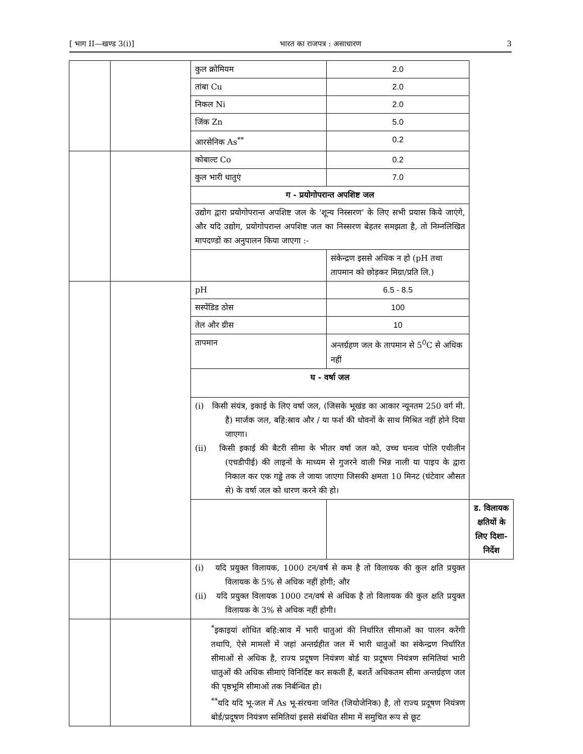[ भाग II—खण्ड 3(i)] भारत का राजपत्र : असाधारण 3
| | | कुल क्रोमियम | 2.0 | |
| | | तांबा Cu | 2.0 | |
| | | निकल Ni | 2.0 | |
| | | जिंक Zn | 5.0 | |
| | | आरसेनिक As<sup>**</sup> | 0.2 | |
| | | कोबाल्ट Co | 0.2 | |
| | | कुल भारी धातुएं | 7.0 | |
| | | ग - प्रयोगोपरान्त अपशिष्ट जल | | |
| | | उद्योग द्वारा प्रयोगोपरान्त अपशिष्ट जल के 'शून्य निस्सरण' के लिए सभी प्रयास किये जाएंगे, और यदि उद्योग, प्रयोगोपरान्त अपशिष्ट जल का निस्सरण बेहतर समझता है, तो निम्नलिखित मापदण्डों का अनुपालन किया जाएगा :- | | |
| | | | संकेन्द्रण इससे अधिक न हो (pH तथा तापमान को छोड़कर मिग्रा/प्रति लि.) | |
| | | pH | 6.5 - 8.5 | |
| | | सस्पेंडिड ठोस | 100 | |
| | | तेल और ग्रीस | 10 | |
| | | तापमान | अन्तर्ग्रहण जल के तापमान से 5<sup>0</sup>C से अधिक नहीं | |
| | | घ - वर्षा जल | | |
| | | (i) किसी संयंत्र, इकाई के लिए वर्षा जल, (जिसके भूखंड का आकार न्यूनतम 250 वर्ग मी. है) मार्जक जल, बहि:स्राव और / या फर्श की धोवनों के साथ मिश्रित नहीं होने दिया जाएगा। (ii) किसी इकाई की बैटरी सीमा के भीतर वर्षा जल को, उच्च घनत्व पोलि एथीलीन (एचडीपीई) की लाइनों के माध्यम से गुजरने वाली भिन्न नाली या पाइप के द्वारा निकाल कर एक गड्ढे तक ले जाया जाएगा जिसकी क्षमता 10 मिनट (घंटेवार औसत से) के वर्षा जल को धारण करने की हो। | | |
| | | | | ड. विलायक क्षतियों के लिए दिशा-निर्देश |
| | | (i) यदि प्रयुक्त विलायक, 1000 टन/वर्ष से कम है तो विलायक की कुल क्षति प्रयुक्त विलायक के 5% से अधिक नहीं होगी; और (ii) यदि प्रयुक्त विलायक 1000 टन/वर्ष से अधिक है तो विलायक की कुल क्षति प्रयुक्त विलायक के 3% से अधिक नहीं होगी। | | |
| | | <sup>*</sup> इकाइयां शोधित बहि:स्राव में भारी धातुआं की निर्धारित सीमाओं का पालन करेंगी तथापि, ऐसे मामलों में जहां अन्तर्ग्रहीत जल में भारी धातुओं का संकेन्द्रण निर्धारित सीमाओं से अधिक है, राज्य प्रदूषण नियंत्रण बोर्ड या प्रदूषण नियंत्रण समितियां भारी धातुओं की अधिक सीमाएं विनिर्दिष्ट कर सकती हैं, बशर्ते अधिकतम सीमा अन्तर्ग्रहण जल की पृष्ठभूमि सीमाओं तक निर्बन्धित हो। <sup>**</sup> यदि यदि भू-जल में As भू-संरचना जनित (जियोजेनिक) है, तो राज्य प्रदूषण नियंत्रण बोर्ड/प्रदूषण नियंत्रण समितियां इससे संबंधित सीमा में समुचित रूप से छूट | | |